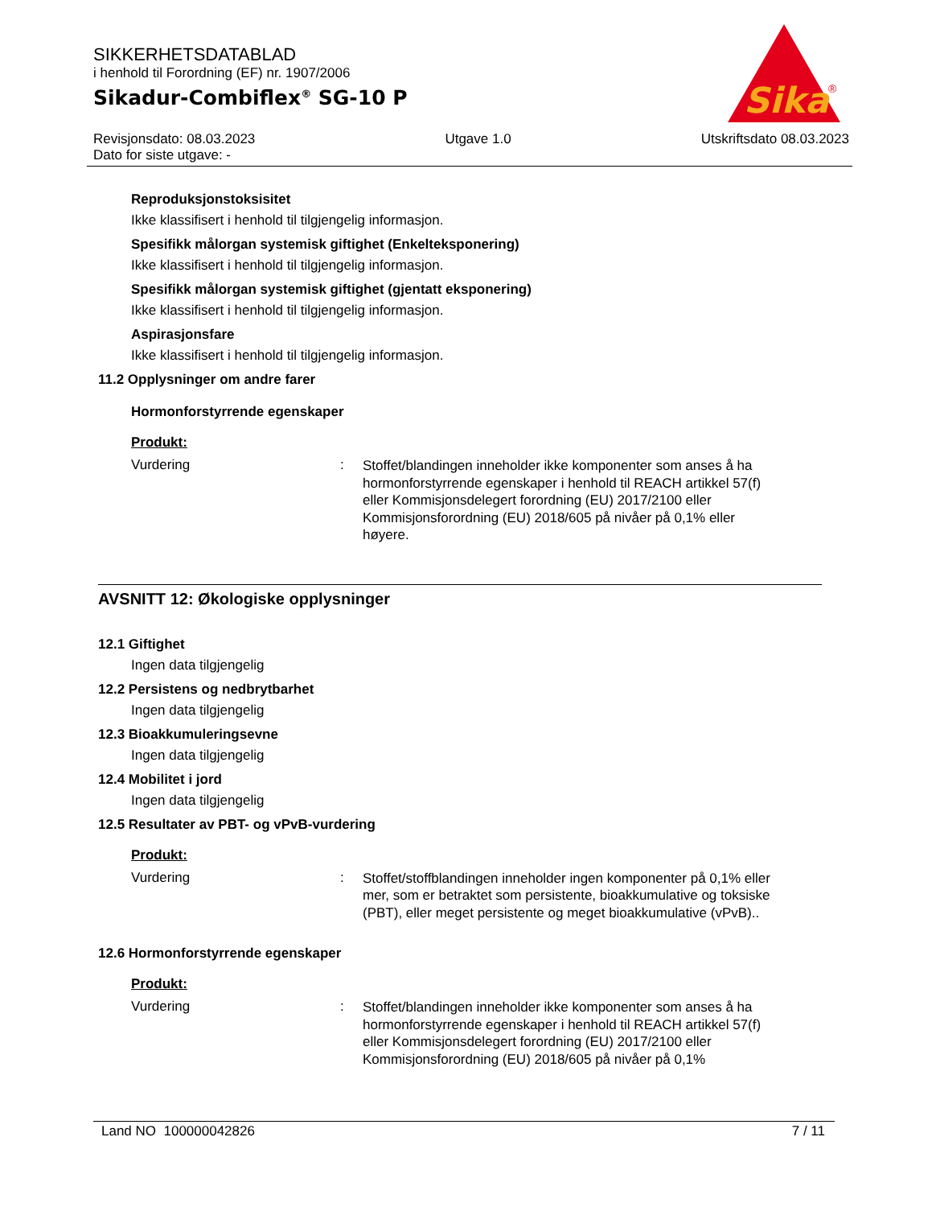SIKKERHETSDATABLAD
i henhold til Forordning (EF) nr. 1907/2006
Sikadur-Combiflex<sup>®</sup> SG-10 P
Sika
®
Revisjonsdato: 08.03.2023
Dato for siste utgave: -
Utgave 1.0 Utskriftsdato 08.03.2023
Reproduksjonstoksisitet
Ikke klassifisert i henhold til tilgjengelig informasjon.
Spesifikk målorgan systemisk giftighet (Enkelteksponering)
Ikke klassifisert i henhold til tilgjengelig informasjon.
Spesifikk målorgan systemisk giftighet (gjentatt eksponering)
Ikke klassifisert i henhold til tilgjengelig informasjon.
Aspirasjonsfare
Ikke klassifisert i henhold til tilgjengelig informasjon.
11.2 Opplysninger om andre farer
Hormonforstyrrende egenskaper
Produkt:
Vurdering :
Stoffet/blandingen inneholder ikke komponenter som anses å ha hormonforstyrrende egenskaper i henhold til REACH artikkel 57(f) eller Kommisjonsdelegert forordning (EU) 2017/2100 eller Kommisjonsforordning (EU) 2018/605 på nivåer på 0,1% eller høyere.
AVSNITT 12: Økologiske opplysninger
12.1 Giftighet
Ingen data tilgjengelig
12.2 Persistens og nedbrytbarhet
Ingen data tilgjengelig
12.3 Bioakkumuleringsevne
Ingen data tilgjengelig
12.4 Mobilitet i jord
Ingen data tilgjengelig
12.5 Resultater av PBT- og vPvB-vurdering
Produkt:
Vurdering :
Stoffet/stoffblandingen inneholder ingen komponenter på 0,1% eller mer, som er betraktet som persistente, bioakkumulative og toksiske (PBT), eller meget persistente og meget bioakkumulative (vPvB)..
12.6 Hormonforstyrrende egenskaper
Produkt:
Vurdering :
Stoffet/blandingen inneholder ikke komponenter som anses å ha hormonforstyrrende egenskaper i henhold til REACH artikkel 57(f) eller Kommisjonsdelegert forordning (EU) 2017/2100 eller Kommisjonsforordning (EU) 2018/605 på nivåer på 0,1%
Land NO 100000042826 7 / 11